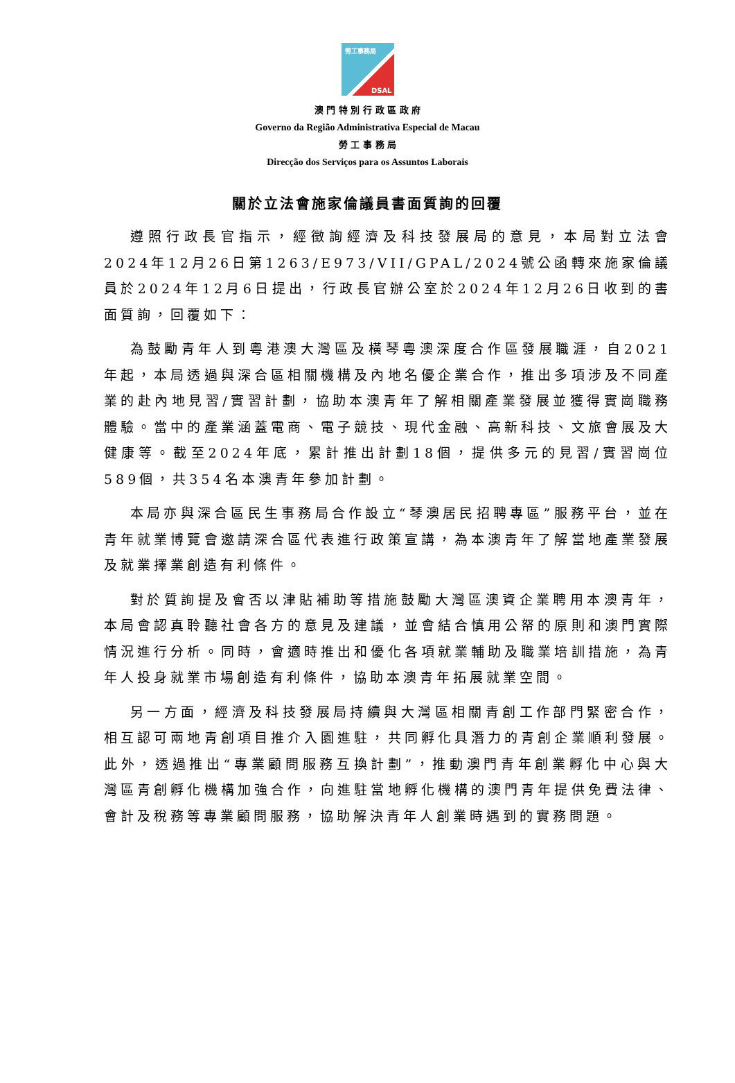勞工事務局
DSAL
澳 門 特 別 行 政 區 政 府
Governo da Região Administrativa Especial de Macau
勞 工 事 務 局
Direcção dos Serviços para os Assuntos Laborais
關於立法會施家倫議員書面質詢的回覆
遵照行政長官指示，經徵詢經濟及科技發展局的意見，本局對立法會2024年12月26日第1263/E973/VII/GPAL/2024號公函轉來施家倫議員於2024年12月6日提出，行政長官辦公室於2024年12月26日收到的書面質詢，回覆如下：
為鼓勵青年人到粵港澳大灣區及橫琴粵澳深度合作區發展職涯，自2021年起，本局透過與深合區相關機構及內地名優企業合作，推出多項涉及不同產業的赴內地見習/實習計劃，協助本澳青年了解相關產業發展並獲得實崗職務體驗。當中的產業涵蓋電商、電子競技、現代金融、高新科技、文旅會展及大健康等。截至2024年底，累計推出計劃18個，提供多元的見習/實習崗位589個，共354名本澳青年參加計劃。
本局亦與深合區民生事務局合作設立“琴澳居民招聘專區”服務平台，並在青年就業博覽會邀請深合區代表進行政策宣講，為本澳青年了解當地產業發展及就業擇業創造有利條件。
對於質詢提及會否以津貼補助等措施鼓勵大灣區澳資企業聘用本澳青年，本局會認真聆聽社會各方的意見及建議，並會結合慎用公帑的原則和澳門實際情況進行分析。同時，會適時推出和優化各項就業輔助及職業培訓措施，為青年人投身就業市場創造有利條件，協助本澳青年拓展就業空間。
另一方面，經濟及科技發展局持續與大灣區相關青創工作部門緊密合作，相互認可兩地青創項目推介入園進駐，共同孵化具潛力的青創企業順利發展。此外，透過推出“專業顧問服務互換計劃”，推動澳門青年創業孵化中心與大灣區青創孵化機構加強合作，向進駐當地孵化機構的澳門青年提供免費法律、會計及稅務等專業顧問服務，協助解決青年人創業時遇到的實務問題。